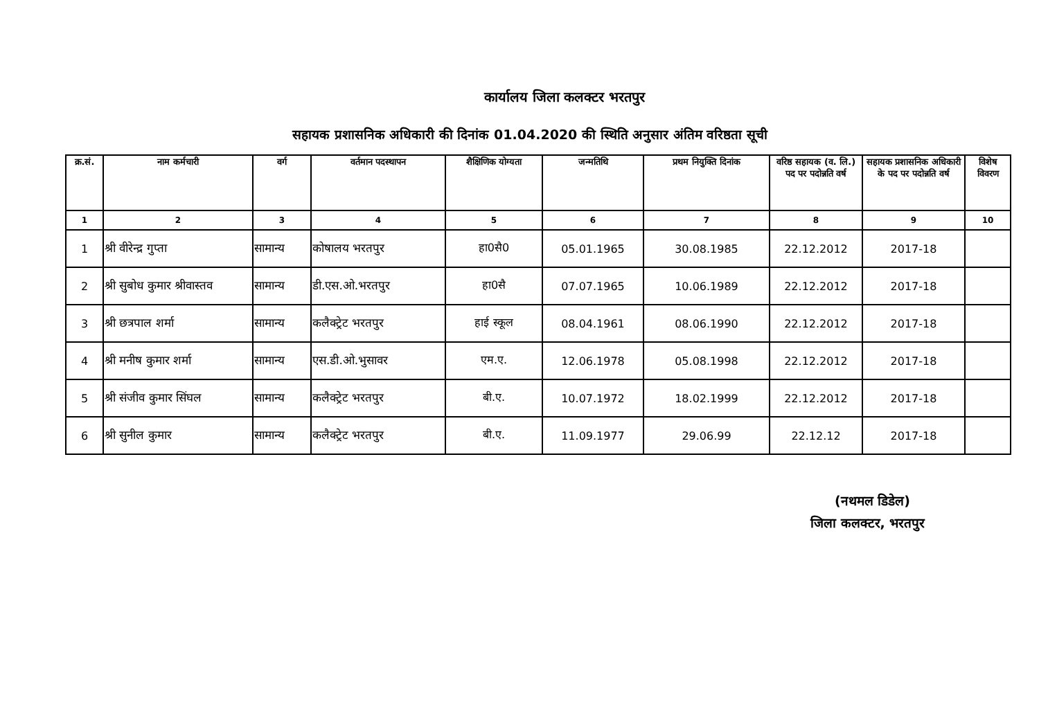कार्यालय जिला कलक्टर भरतपुर
सहायक प्रशासनिक अधिकारी की दिनांक 01.04.2020 की स्थिति अनुसार अंतिम वरिष्ठता सूची
| क्र.सं. | नाम कर्मचारी | वर्ग | वर्तमान पदस्थापन | शैक्षिणिक योग्यता | जन्मतिथि | प्रथम नियुक्ति दिनांक | वरिष्ठ सहायक (व. लि.) पद पर पदोन्नति वर्ष | सहायक प्रशासनिक अधिकारी के पद पर पदोन्नति वर्ष | विशेष विवरण |
| --- | --- | --- | --- | --- | --- | --- | --- | --- | --- |
| 1 | 2 | 3 | 4 | 5 | 6 | 7 | 8 | 9 | 10 |
| 1 | श्री वीरेन्द्र गुप्ता | सामान्य | कोषालय भरतपुर | हा0सै0 | 05.01.1965 | 30.08.1985 | 22.12.2012 | 2017-18 | |
| 2 | श्री सुबोध कुमार श्रीवास्तव | सामान्य | डी.एस.ओ.भरतपुर | हा0सै | 07.07.1965 | 10.06.1989 | 22.12.2012 | 2017-18 | |
| 3 | श्री छत्रपाल शर्मा | सामान्य | कलैक्ट्रेट भरतपुर | हाई स्कूल | 08.04.1961 | 08.06.1990 | 22.12.2012 | 2017-18 | |
| 4 | श्री मनीष कुमार शर्मा | सामान्य | एस.डी.ओ.भुसावर | एम.ए. | 12.06.1978 | 05.08.1998 | 22.12.2012 | 2017-18 | |
| 5 | श्री संजीव कुमार सिंघल | सामान्य | कलैक्ट्रेट भरतपुर | बी.ए. | 10.07.1972 | 18.02.1999 | 22.12.2012 | 2017-18 | |
| 6 | श्री सुनील कुमार | सामान्य | कलैक्ट्रेट भरतपुर | बी.ए. | 11.09.1977 | 29.06.99 | 22.12.12 | 2017-18 | |
(नथमल डिडेल)
जिला कलक्टर, भरतपुर